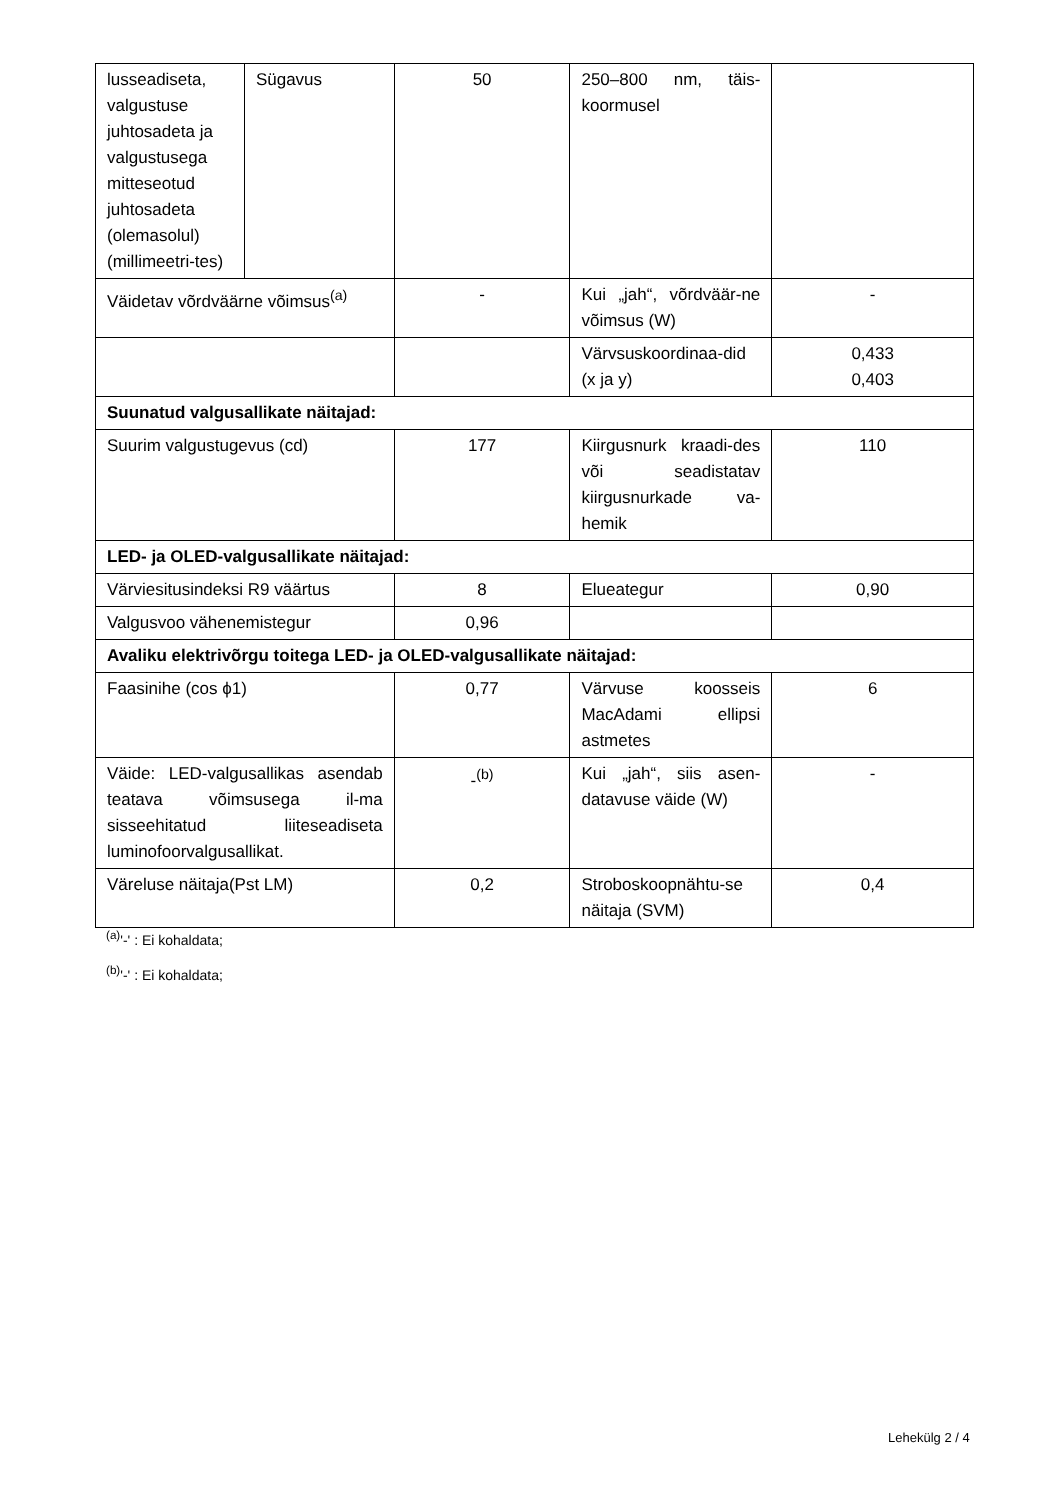| lusseadiseta, valgustuse juhtosadeta ja valgustusega mitteseotud juhtosadeta (olemasolul) (millimeetri-tes) | Sügavus | 50 | 250–800 nm, täis-koormusel | |
| Väidetav võrdväärne võimsus<sup>(a)</sup> | | - | Kui „jah“, võrdväär-ne võimsus (W) | - |
| | | | Värvsuskoordinaa-did (x ja y) | 0,433 0,403 |
| Suunatud valgusallikate näitajad: | | | | |
| Suurim valgustugevus (cd) | | 177 | Kiirgusnurk kraadi-des või seadistatav kiirgusnurkade va-hemik | 110 |
| LED- ja OLED-valgusallikate näitajad: | | | | |
| Värviesitusindeksi R9 väärtus | | 8 | Elueategur | 0,90 |
| Valgusvoo vähenemistegur | | 0,96 | | |
| Avaliku elektrivõrgu toitega LED- ja OLED-valgusallikate näitajad: | | | | |
| Faasinihe (cos ϕ1) | | 0,77 | Värvuse koosseis MacAdami ellipsi astmetes | 6 |
| Väide: LED-valgusallikas asendab teatava võimsusega il-ma sisseehitatud liiteseadiseta luminofoorvalgusallikat. | | -<sup>(b)</sup> | Kui „jah“, siis asen-datavuse väide (W) | - |
| Väreluse näitaja(Pst LM) | | 0,2 | Stroboskoopnähtu-se näitaja (SVM) | 0,4 |
<sup>(a)</sup> '-' : Ei kohaldata;
<sup>(b)</sup> '-' : Ei kohaldata;
Lehekülg 2 / 4